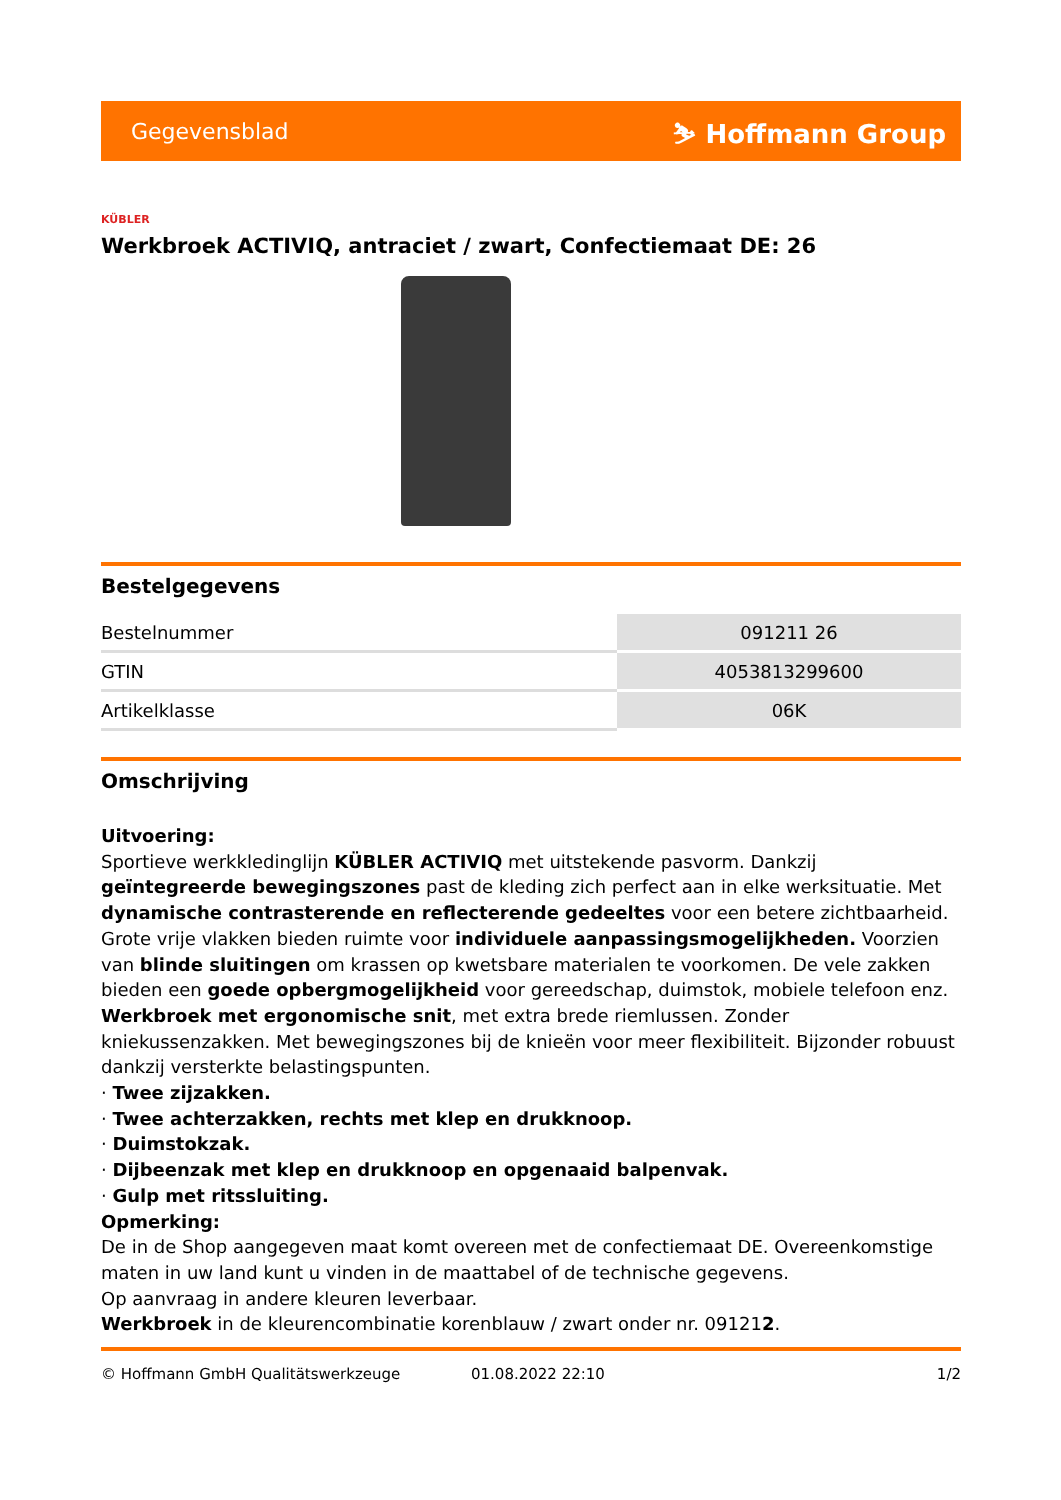Gegevensblad ⛷ Hoffmann Group
KÜBLER
Werkbroek ACTIVIQ, antraciet / zwart, Confectiemaat DE: 26
Bestelgegevens
| Bestelnummer | 091211 26 |
| GTIN | 4053813299600 |
| Artikelklasse | 06K |
Omschrijving
Uitvoering:
Sportieve werkkledinglijn KÜBLER ACTIVIQ met uitstekende pasvorm. Dankzij geïntegreerde bewegingszones past de kleding zich perfect aan in elke werksituatie. Met dynamische contrasterende en reflecterende gedeeltes voor een betere zichtbaarheid. Grote vrije vlakken bieden ruimte voor individuele aanpassingsmogelijkheden. Voorzien van blinde sluitingen om krassen op kwetsbare materialen te voorkomen. De vele zakken bieden een goede opbergmogelijkheid voor gereedschap, duimstok, mobiele telefoon enz.
Werkbroek met ergonomische snit, met extra brede riemlussen. Zonder kniekussenzakken. Met bewegingszones bij de knieën voor meer flexibiliteit. Bijzonder robuust dankzij versterkte belastingspunten.
· Twee zijzakken.
· Twee achterzakken, rechts met klep en drukknoop.
· Duimstokzak.
· Dijbeenzak met klep en drukknoop en opgenaaid balpenvak.
· Gulp met ritssluiting.
Opmerking:
De in de Shop aangegeven maat komt overeen met de confectiemaat DE. Overeenkomstige maten in uw land kunt u vinden in de maattabel of de technische gegevens.
Op aanvraag in andere kleuren leverbaar.
Werkbroek in de kleurencombinatie korenblauw / zwart onder nr. 091212.
© Hoffmann GmbH Qualitätswerkzeuge 01.08.2022 22:10 1/2